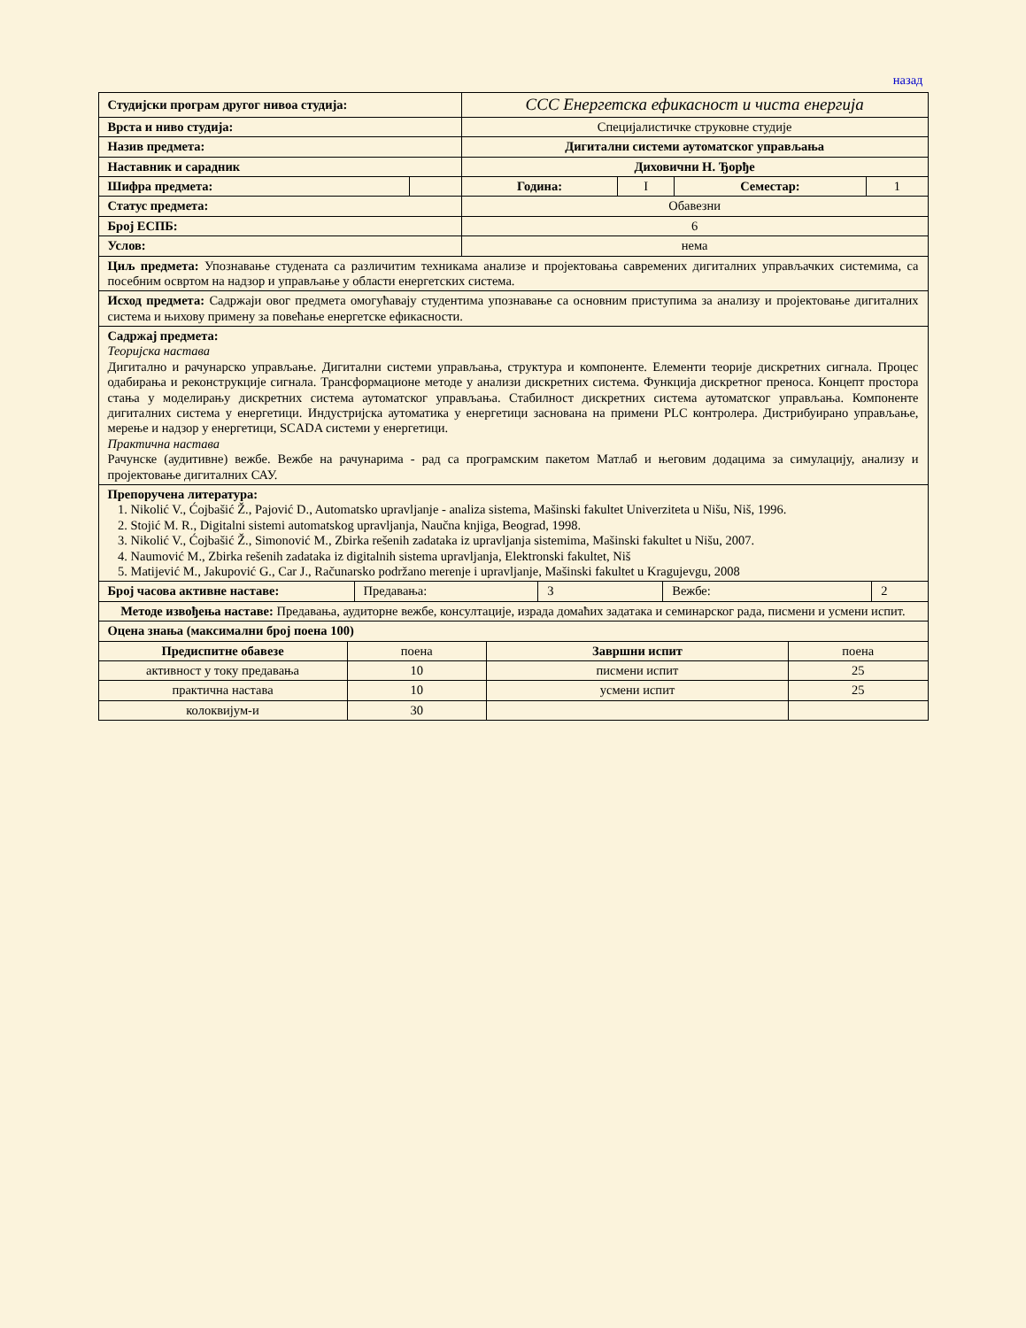назад
| Студијски програм другог нивоа студија: | | ССС Енергетска ефикасност и чиста енергија | | | |
| Врста и ниво студија: | | Специјалистичке струковне студије | | | |
| Назив предмета: | | Дигитални системи аутоматског управљања | | | |
| Наставник и сарадник | | Диховични Н. Ђорђе | | | |
| Шифра предмета: | | Година: | I | Семестар: | 1 |
| Статус предмета: | | Обавезни | | | |
| Број ЕСПБ: | | 6 | | | |
| Услов: | | нема | | | |
| Циљ предмета: Упознавање студената са различитим техникама анализе и пројектовања савремених дигиталних управљачких системима, са посебним освртом на надзор и управљање у области енергетских система. | | | | | |
| Исход предмета: Садржаји овог предмета омогућавају студентима упознавање са основним приступима за анализу и пројектовање дигиталних система и њихову примену за повећање енергетске ефикасности. | | | | | |
| Садржај предмета: Теоријска настава Дигитално и рачунарско управљање. Дигитални системи управљања, структура и компоненте. Елементи теорије дискретних сигнала. Процес одабирања и реконструкције сигнала. Трансформационе методе у анализи дискретних система. Функција дискретног преноса. Концепт простора стања у моделирању дискретних система аутоматског управљања. Стабилност дискретних система аутоматског управљања. Компоненте дигиталних система у енергетици. Индустријска аутоматика у енергетици заснована на примени PLC контролера. Дистрибуирано управљање, мерење и надзор у енергетици, SCADA системи у енергетици. Практична настава Рачунске (аудитивне) вежбе. Вежбе на рачунарима - рад са програмским пакетом Матлаб и његовим додацима за симулацију, анализу и пројектовање дигиталних САУ. | | | | | |
| Препоручена литература: 1. Nikolić V., Ćojbašić Ž., Pajović D., Automatsko upravljanje - analiza sistema, Mašinski fakultet Univerziteta u Nišu, Niš, 1996. 2. Stojić M. R., Digitalni sistemi automatskog upravljanja, Naučna knjiga, Beograd, 1998. 3. Nikolić V., Ćojbašić Ž., Simonović M., Zbirka rešenih zadataka iz upravljanja sistemima, Mašinski fakultet u Nišu, 2007. 4. Naumović M., Zbirka rešenih zadataka iz digitalnih sistema upravljanja, Elektronski fakultet, Niš 5. Matijević M., Jakupović G., Car J., Računarsko podržano merenje i upravljanje, Mašinski fakultet u Kragujevgu, 2008 | | | | | |
| Број часова активне наставе: | Предавања: | 3 | Вежбе: | 2 |
| Методе извођења наставе: Предавања, аудиторне вежбе, консултације, израда домаћих задатака и семинарског рада, писмени и усмени испит. | | | | |
| Оцена знања (максимални број поена 100) | | | | |
| Предиспитне обавезе | поена | Завршни испит | поена |
| активност у току предавања | 10 | писмени испит | 25 |
| практична настава | 10 | усмени испит | 25 |
| колоквијум-и | 30 | | |